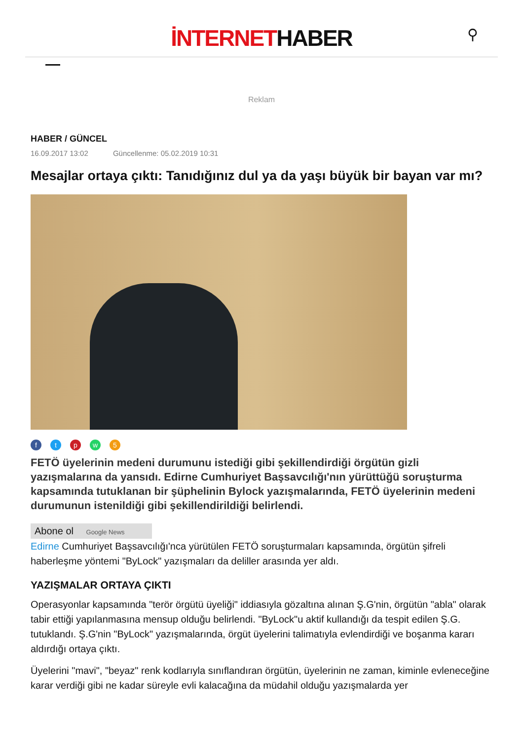İNTERNETHABER
⚲
Reklam
HABER / GÜNCEL
16.09.2017 13:02 Güncellenme: 05.02.2019 10:31
Mesajlar ortaya çıktı: Tanıdığınız dul ya da yaşı büyük bir bayan var mı?
ftpw 5
FETÖ üyelerinin medeni durumunu istediği gibi şekillendirdiği örgütün gizli yazışmalarına da yansıdı. Edirne Cumhuriyet Başsavcılığı'nın yürüttüğü soruşturma kapsamında tutuklanan bir şüphelinin Bylock yazışmalarında, FETÖ üyelerinin medeni durumunun istenildiği gibi şekillendirildiği belirlendi.
Abone ol Google News
Edirne Cumhuriyet Başsavcılığı'nca yürütülen FETÖ soruşturmaları kapsamında, örgütün şifreli haberleşme yöntemi "ByLock" yazışmaları da deliller arasında yer aldı.
YAZIŞMALAR ORTAYA ÇIKTI
Operasyonlar kapsamında "terör örgütü üyeliği" iddiasıyla gözaltına alınan Ş.G'nin, örgütün "abla" olarak tabir ettiği yapılanmasına mensup olduğu belirlendi. "ByLock"u aktif kullandığı da tespit edilen Ş.G. tutuklandı. Ş.G'nin "ByLock" yazışmalarında, örgüt üyelerini talimatıyla evlendirdiği ve boşanma kararı aldırdığı ortaya çıktı.
Üyelerini "mavi", "beyaz" renk kodlarıyla sınıflandıran örgütün, üyelerinin ne zaman, kiminle evleneceğine karar verdiği gibi ne kadar süreyle evli kalacağına da müdahil olduğu yazışmalarda yer